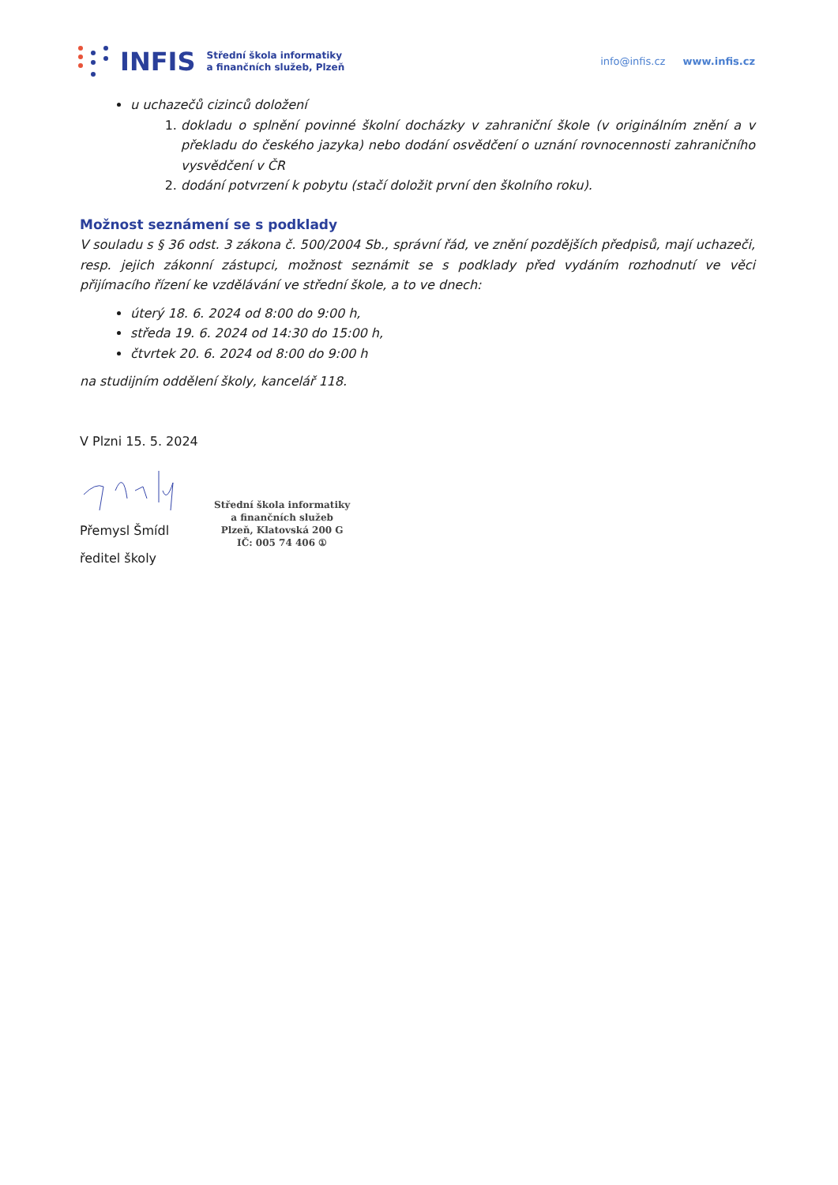INFIS Střední škola informatiky
a finančních služeb, Plzeň info@infis.cz www.infis.cz
u uchazečů cizinců doložení
1. dokladu o splnění povinné školní docházky v zahraniční škole (v originálním znění a v překladu do českého jazyka) nebo dodání osvědčení o uznání rovnocennosti zahraničního vysvědčení v ČR
2. dodání potvrzení k pobytu (stačí doložit první den školního roku).
Možnost seznámení se s podklady
V souladu s § 36 odst. 3 zákona č. 500/2004 Sb., správní řád, ve znění pozdějších předpisů, mají uchazeči, resp. jejich zákonní zástupci, možnost seznámit se s podklady před vydáním rozhodnutí ve věci přijímacího řízení ke vzdělávání ve střední škole, a to ve dnech:
úterý 18. 6. 2024 od 8:00 do 9:00 h,
středa 19. 6. 2024 od 14:30 do 15:00 h,
čtvrtek 20. 6. 2024 od 8:00 do 9:00 h
na studijním oddělení školy, kancelář 118.
V Plzni 15. 5. 2024
Přemysl Šmídl
ředitel školy
Střední škola informatiky
a finančních služeb
Plzeň, Klatovská 200 G
IČ: 005 74 406 ①